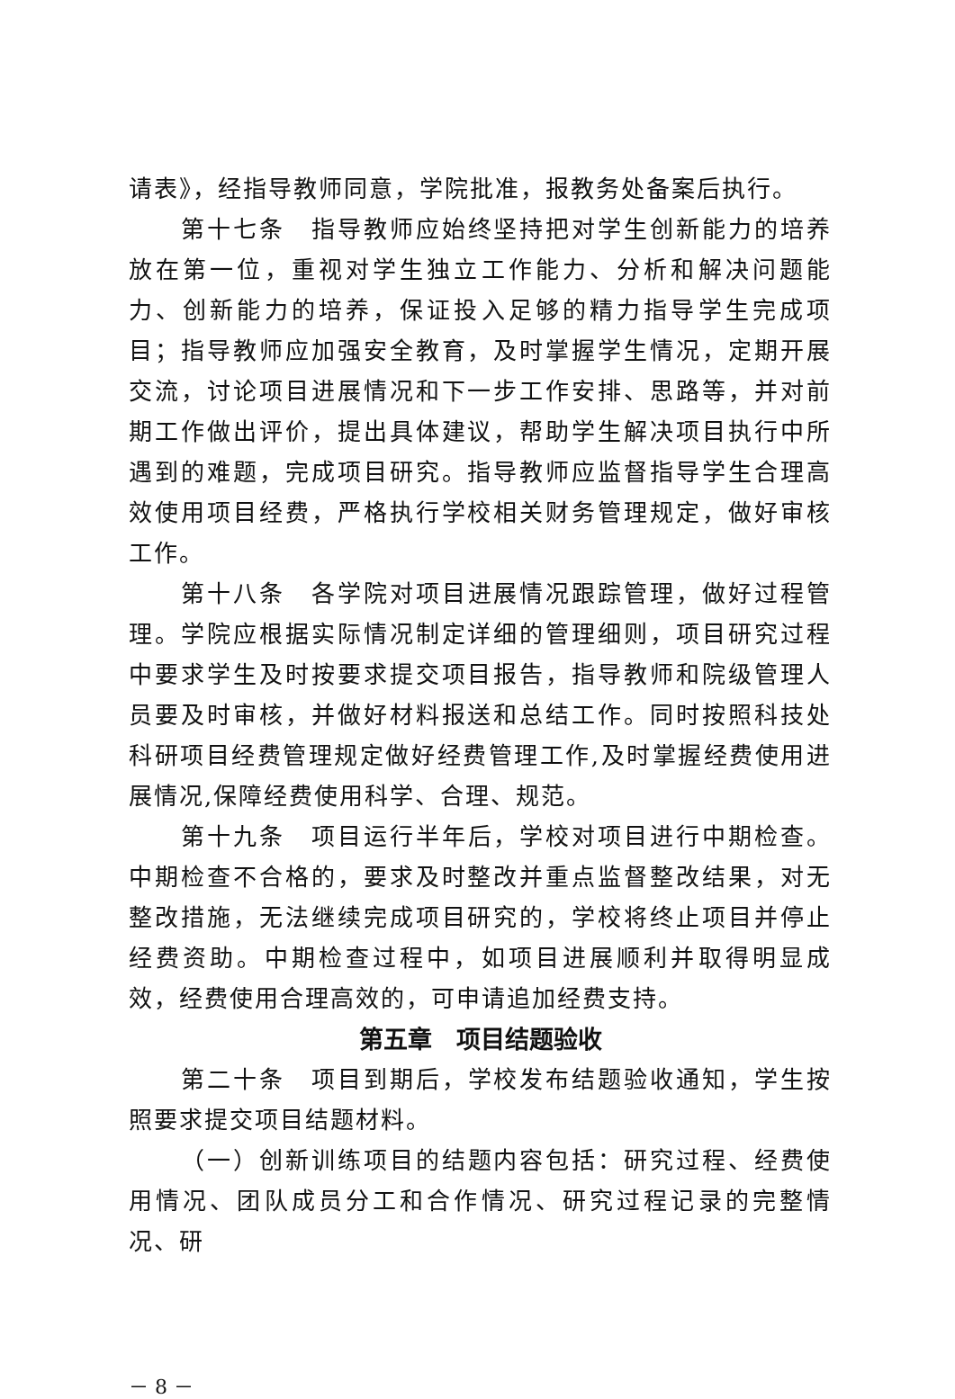请表》，经指导教师同意，学院批准，报教务处备案后执行。
第十七条　指导教师应始终坚持把对学生创新能力的培养放在第一位，重视对学生独立工作能力、分析和解决问题能力、创新能力的培养，保证投入足够的精力指导学生完成项目；指导教师应加强安全教育，及时掌握学生情况，定期开展交流，讨论项目进展情况和下一步工作安排、思路等，并对前期工作做出评价，提出具体建议，帮助学生解决项目执行中所遇到的难题，完成项目研究。指导教师应监督指导学生合理高效使用项目经费，严格执行学校相关财务管理规定，做好审核工作。
第十八条　各学院对项目进展情况跟踪管理，做好过程管理。学院应根据实际情况制定详细的管理细则，项目研究过程中要求学生及时按要求提交项目报告，指导教师和院级管理人员要及时审核，并做好材料报送和总结工作。同时按照科技处科研项目经费管理规定做好经费管理工作,及时掌握经费使用进展情况,保障经费使用科学、合理、规范。
第十九条　项目运行半年后，学校对项目进行中期检查。中期检查不合格的，要求及时整改并重点监督整改结果，对无整改措施，无法继续完成项目研究的，学校将终止项目并停止经费资助。中期检查过程中，如项目进展顺利并取得明显成效，经费使用合理高效的，可申请追加经费支持。
第五章　项目结题验收
第二十条　项目到期后，学校发布结题验收通知，学生按照要求提交项目结题材料。
（一）创新训练项目的结题内容包括：研究过程、经费使用情况、团队成员分工和合作情况、研究过程记录的完整情况、研
－ 8 －